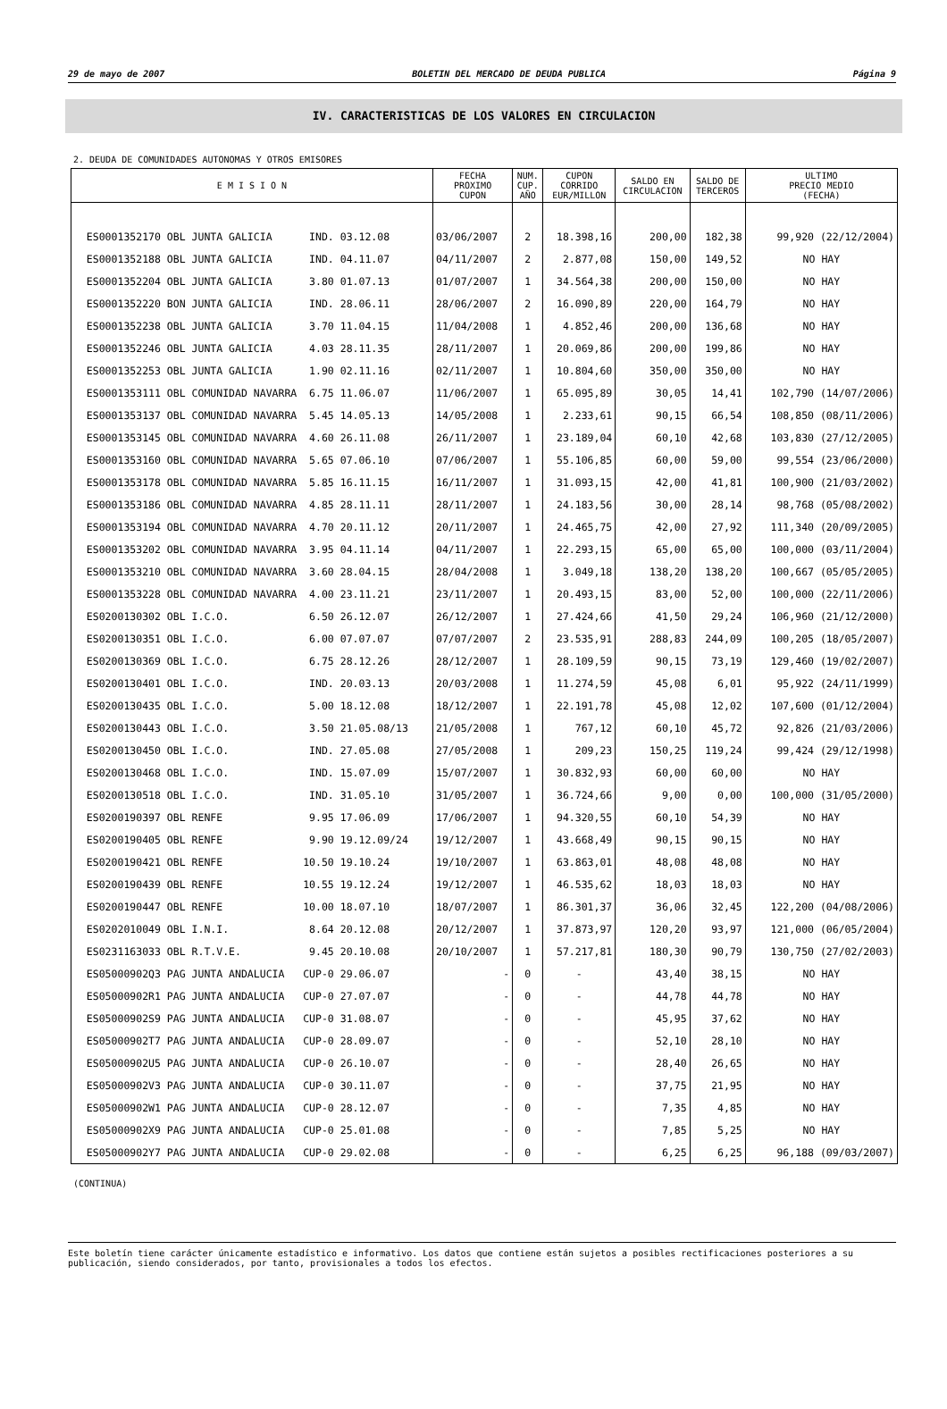29 de mayo de 2007 BOLETIN DEL MERCADO DE DEUDA PUBLICA Página 9
IV. CARACTERISTICAS DE LOS VALORES EN CIRCULACION
2. DEUDA DE COMUNIDADES AUTONOMAS Y OTROS EMISORES
| E M I S I O N | FECHA PROXIMO CUPON | NUM. CUP. AÑO | CUPON CORRIDO EUR/MILLON | SALDO EN CIRCULACION | SALDO DE TERCEROS | ULTIMO PRECIO MEDIO (FECHA) |
| --- | --- | --- | --- | --- | --- | --- |
| ES0001352170 OBL JUNTA GALICIA IND. 03.12.08 | 03/06/2007 | 2 | 18.398,16 | 200,00 | 182,38 | 99,920 (22/12/2004) |
| ES0001352188 OBL JUNTA GALICIA IND. 04.11.07 | 04/11/2007 | 2 | 2.877,08 | 150,00 | 149,52 | NO HAY |
| ES0001352204 OBL JUNTA GALICIA 3.80 01.07.13 | 01/07/2007 | 1 | 34.564,38 | 200,00 | 150,00 | NO HAY |
| ES0001352220 BON JUNTA GALICIA IND. 28.06.11 | 28/06/2007 | 2 | 16.090,89 | 220,00 | 164,79 | NO HAY |
| ES0001352238 OBL JUNTA GALICIA 3.70 11.04.15 | 11/04/2008 | 1 | 4.852,46 | 200,00 | 136,68 | NO HAY |
| ES0001352246 OBL JUNTA GALICIA 4.03 28.11.35 | 28/11/2007 | 1 | 20.069,86 | 200,00 | 199,86 | NO HAY |
| ES0001352253 OBL JUNTA GALICIA 1.90 02.11.16 | 02/11/2007 | 1 | 10.804,60 | 350,00 | 350,00 | NO HAY |
| ES0001353111 OBL COMUNIDAD NAVARRA 6.75 11.06.07 | 11/06/2007 | 1 | 65.095,89 | 30,05 | 14,41 | 102,790 (14/07/2006) |
| ES0001353137 OBL COMUNIDAD NAVARRA 5.45 14.05.13 | 14/05/2008 | 1 | 2.233,61 | 90,15 | 66,54 | 108,850 (08/11/2006) |
| ES0001353145 OBL COMUNIDAD NAVARRA 4.60 26.11.08 | 26/11/2007 | 1 | 23.189,04 | 60,10 | 42,68 | 103,830 (27/12/2005) |
| ES0001353160 OBL COMUNIDAD NAVARRA 5.65 07.06.10 | 07/06/2007 | 1 | 55.106,85 | 60,00 | 59,00 | 99,554 (23/06/2000) |
| ES0001353178 OBL COMUNIDAD NAVARRA 5.85 16.11.15 | 16/11/2007 | 1 | 31.093,15 | 42,00 | 41,81 | 100,900 (21/03/2002) |
| ES0001353186 OBL COMUNIDAD NAVARRA 4.85 28.11.11 | 28/11/2007 | 1 | 24.183,56 | 30,00 | 28,14 | 98,768 (05/08/2002) |
| ES0001353194 OBL COMUNIDAD NAVARRA 4.70 20.11.12 | 20/11/2007 | 1 | 24.465,75 | 42,00 | 27,92 | 111,340 (20/09/2005) |
| ES0001353202 OBL COMUNIDAD NAVARRA 3.95 04.11.14 | 04/11/2007 | 1 | 22.293,15 | 65,00 | 65,00 | 100,000 (03/11/2004) |
| ES0001353210 OBL COMUNIDAD NAVARRA 3.60 28.04.15 | 28/04/2008 | 1 | 3.049,18 | 138,20 | 138,20 | 100,667 (05/05/2005) |
| ES0001353228 OBL COMUNIDAD NAVARRA 4.00 23.11.21 | 23/11/2007 | 1 | 20.493,15 | 83,00 | 52,00 | 100,000 (22/11/2006) |
| ES0200130302 OBL I.C.O. 6.50 26.12.07 | 26/12/2007 | 1 | 27.424,66 | 41,50 | 29,24 | 106,960 (21/12/2000) |
| ES0200130351 OBL I.C.O. 6.00 07.07.07 | 07/07/2007 | 2 | 23.535,91 | 288,83 | 244,09 | 100,205 (18/05/2007) |
| ES0200130369 OBL I.C.O. 6.75 28.12.26 | 28/12/2007 | 1 | 28.109,59 | 90,15 | 73,19 | 129,460 (19/02/2007) |
| ES0200130401 OBL I.C.O. IND. 20.03.13 | 20/03/2008 | 1 | 11.274,59 | 45,08 | 6,01 | 95,922 (24/11/1999) |
| ES0200130435 OBL I.C.O. 5.00 18.12.08 | 18/12/2007 | 1 | 22.191,78 | 45,08 | 12,02 | 107,600 (01/12/2004) |
| ES0200130443 OBL I.C.O. 3.50 21.05.08/13 | 21/05/2008 | 1 | 767,12 | 60,10 | 45,72 | 92,826 (21/03/2006) |
| ES0200130450 OBL I.C.O. IND. 27.05.08 | 27/05/2008 | 1 | 209,23 | 150,25 | 119,24 | 99,424 (29/12/1998) |
| ES0200130468 OBL I.C.O. IND. 15.07.09 | 15/07/2007 | 1 | 30.832,93 | 60,00 | 60,00 | NO HAY |
| ES0200130518 OBL I.C.O. IND. 31.05.10 | 31/05/2007 | 1 | 36.724,66 | 9,00 | 0,00 | 100,000 (31/05/2000) |
| ES0200190397 OBL RENFE 9.95 17.06.09 | 17/06/2007 | 1 | 94.320,55 | 60,10 | 54,39 | NO HAY |
| ES0200190405 OBL RENFE 9.90 19.12.09/24 | 19/12/2007 | 1 | 43.668,49 | 90,15 | 90,15 | NO HAY |
| ES0200190421 OBL RENFE 10.50 19.10.24 | 19/10/2007 | 1 | 63.863,01 | 48,08 | 48,08 | NO HAY |
| ES0200190439 OBL RENFE 10.55 19.12.24 | 19/12/2007 | 1 | 46.535,62 | 18,03 | 18,03 | NO HAY |
| ES0200190447 OBL RENFE 10.00 18.07.10 | 18/07/2007 | 1 | 86.301,37 | 36,06 | 32,45 | 122,200 (04/08/2006) |
| ES0202010049 OBL I.N.I. 8.64 20.12.08 | 20/12/2007 | 1 | 37.873,97 | 120,20 | 93,97 | 121,000 (06/05/2004) |
| ES0231163033 OBL R.T.V.E. 9.45 20.10.08 | 20/10/2007 | 1 | 57.217,81 | 180,30 | 90,79 | 130,750 (27/02/2003) |
| ES05000902Q3 PAG JUNTA ANDALUCIA CUP-0 29.06.07 | - | 0 | - | 43,40 | 38,15 | NO HAY |
| ES05000902R1 PAG JUNTA ANDALUCIA CUP-0 27.07.07 | - | 0 | - | 44,78 | 44,78 | NO HAY |
| ES05000902S9 PAG JUNTA ANDALUCIA CUP-0 31.08.07 | - | 0 | - | 45,95 | 37,62 | NO HAY |
| ES05000902T7 PAG JUNTA ANDALUCIA CUP-0 28.09.07 | - | 0 | - | 52,10 | 28,10 | NO HAY |
| ES05000902U5 PAG JUNTA ANDALUCIA CUP-0 26.10.07 | - | 0 | - | 28,40 | 26,65 | NO HAY |
| ES05000902V3 PAG JUNTA ANDALUCIA CUP-0 30.11.07 | - | 0 | - | 37,75 | 21,95 | NO HAY |
| ES05000902W1 PAG JUNTA ANDALUCIA CUP-0 28.12.07 | - | 0 | - | 7,35 | 4,85 | NO HAY |
| ES05000902X9 PAG JUNTA ANDALUCIA CUP-0 25.01.08 | - | 0 | - | 7,85 | 5,25 | NO HAY |
| ES05000902Y7 PAG JUNTA ANDALUCIA CUP-0 29.02.08 | - | 0 | - | 6,25 | 6,25 | 96,188 (09/03/2007) |
(CONTINUA)
Este boletín tiene carácter únicamente estadístico e informativo. Los datos que contiene están sujetos a posibles rectificaciones posteriores a su publicación, siendo considerados, por tanto, provisionales a todos los efectos.